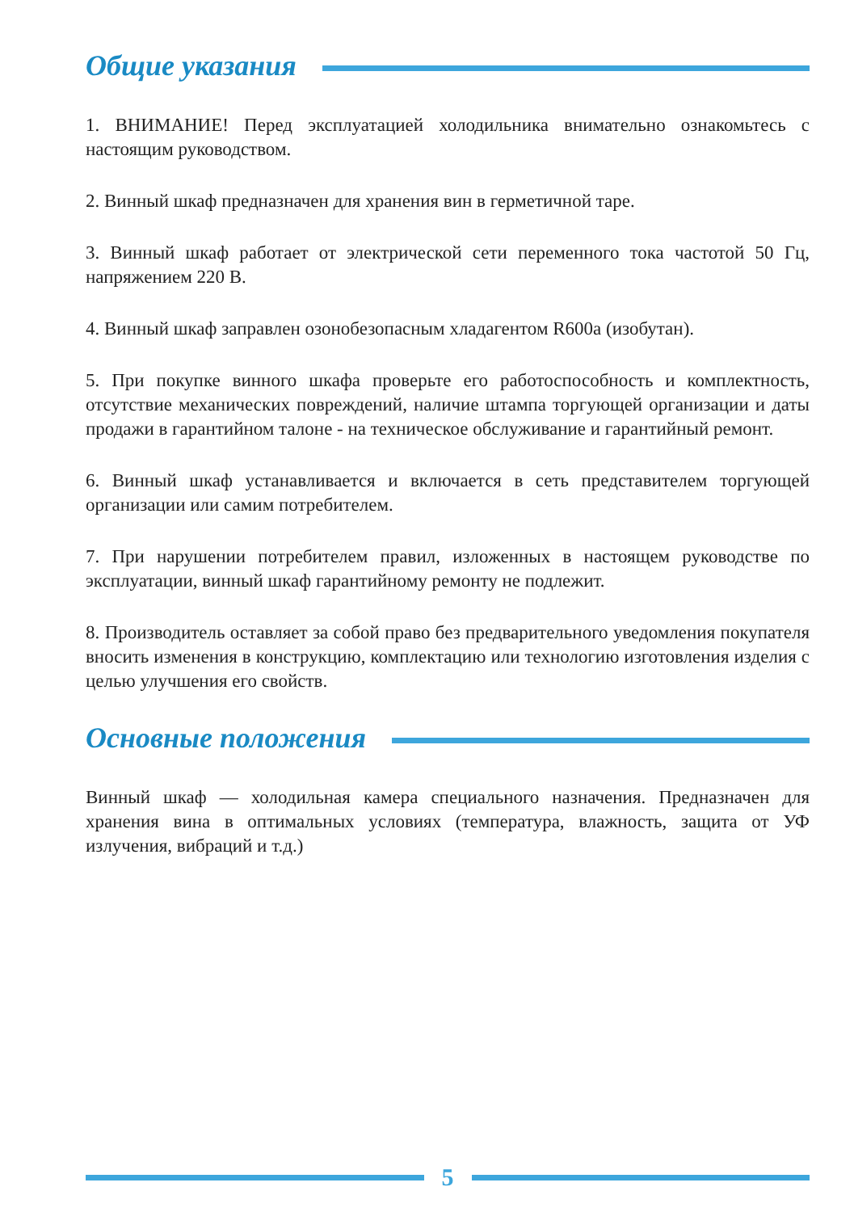Общие указания
1. ВНИМАНИЕ! Перед эксплуатацией холодильника внимательно ознакомьтесь с настоящим руководством.
2. Винный шкаф предназначен для хранения вин в герметичной таре.
3. Винный шкаф работает от электрической сети переменного тока частотой 50 Гц, напряжением 220 В.
4. Винный шкаф заправлен озонобезопасным хладагентом R600a (изобутан).
5. При покупке винного шкафа проверьте его работоспособность и комплектность, отсутствие механических повреждений, наличие штампа торгующей организации и даты продажи в гарантийном талоне - на техническое обслуживание и гарантийный ремонт.
6. Винный шкаф устанавливается и включается в сеть представителем торгующей организации или самим потребителем.
7. При нарушении потребителем правил, изложенных в настоящем руководстве по эксплуатации, винный шкаф гарантийному ремонту не подлежит.
8. Производитель оставляет за собой право без предварительного уведомления покупателя вносить изменения в конструкцию, комплектацию или технологию изготовления изделия с целью улучшения его свойств.
Основные положения
Винный шкаф — холодильная камера специального назначения. Предназначен для хранения вина в оптимальных условиях (температура, влажность, защита от УФ излучения, вибраций и т.д.)
5